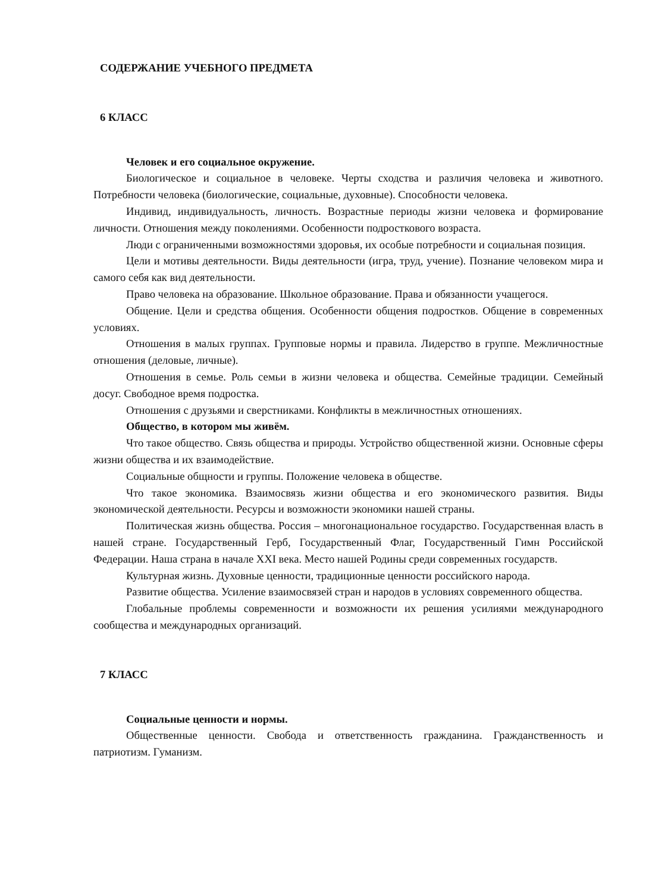СОДЕРЖАНИЕ УЧЕБНОГО ПРЕДМЕТА
6 КЛАСС
Человек и его социальное окружение.
Биологическое и социальное в человеке. Черты сходства и различия человека и животного. Потребности человека (биологические, социальные, духовные). Способности человека.
Индивид, индивидуальность, личность. Возрастные периоды жизни человека и формирование личности. Отношения между поколениями. Особенности подросткового возраста.
Люди с ограниченными возможностями здоровья, их особые потребности и социальная позиция.
Цели и мотивы деятельности. Виды деятельности (игра, труд, учение). Познание человеком мира и самого себя как вид деятельности.
Право человека на образование. Школьное образование. Права и обязанности учащегося.
Общение. Цели и средства общения. Особенности общения подростков. Общение в современных условиях.
Отношения в малых группах. Групповые нормы и правила. Лидерство в группе. Межличностные отношения (деловые, личные).
Отношения в семье. Роль семьи в жизни человека и общества. Семейные традиции. Семейный досуг. Свободное время подростка.
Отношения с друзьями и сверстниками. Конфликты в межличностных отношениях.
Общество, в котором мы живём.
Что такое общество. Связь общества и природы. Устройство общественной жизни. Основные сферы жизни общества и их взаимодействие.
Социальные общности и группы. Положение человека в обществе.
Что такое экономика. Взаимосвязь жизни общества и его экономического развития. Виды экономической деятельности. Ресурсы и возможности экономики нашей страны.
Политическая жизнь общества. Россия – многонациональное государство. Государственная власть в нашей стране. Государственный Герб, Государственный Флаг, Государственный Гимн Российской Федерации. Наша страна в начале XXI века. Место нашей Родины среди современных государств.
Культурная жизнь. Духовные ценности, традиционные ценности российского народа.
Развитие общества. Усиление взаимосвязей стран и народов в условиях современного общества.
Глобальные проблемы современности и возможности их решения усилиями международного сообщества и международных организаций.
7 КЛАСС
Социальные ценности и нормы.
Общественные ценности. Свобода и ответственность гражданина. Гражданственность и патриотизм. Гуманизм.